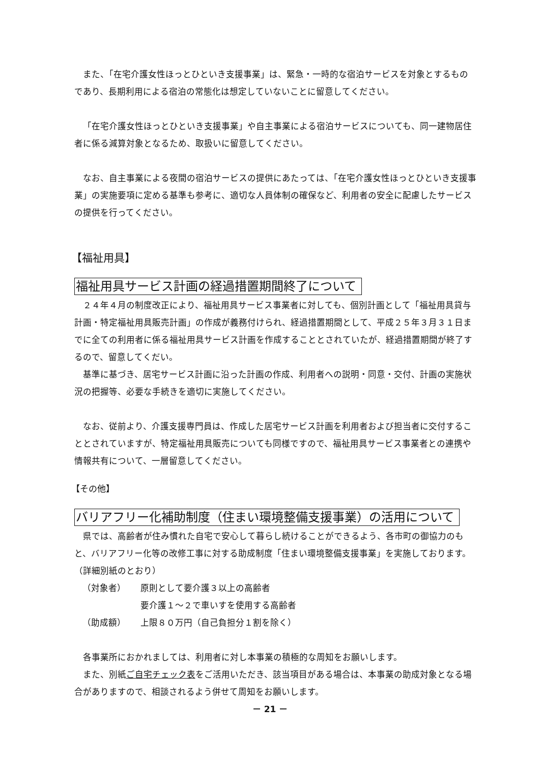また、「在宅介護女性ほっとひといき支援事業」は、緊急・一時的な宿泊サービスを対象とするものであり、長期利用による宿泊の常態化は想定していないことに留意してください。
「在宅介護女性ほっとひといき支援事業」や自主事業による宿泊サービスについても、同一建物居住者に係る減算対象となるため、取扱いに留意してください。
なお、自主事業による夜間の宿泊サービスの提供にあたっては、「在宅介護女性ほっとひといき支援事業」の実施要項に定める基準も参考に、適切な人員体制の確保など、利用者の安全に配慮したサービスの提供を行ってください。
【福祉用具】
福祉用具サービス計画の経過措置期間終了について
２４年４月の制度改正により、福祉用具サービス事業者に対しても、個別計画として「福祉用具貸与計画・特定福祉用具販売計画」の作成が義務付けられ、経過措置期間として、平成２５年３月３１日までに全ての利用者に係る福祉用具サービス計画を作成することとされていたが、経過措置期間が終了するので、留意してくだい。
基準に基づき、居宅サービス計画に沿った計画の作成、利用者への説明・同意・交付、計画の実施状況の把握等、必要な手続きを適切に実施してください。
なお、従前より、介護支援専門員は、作成した居宅サービス計画を利用者および担当者に交付することとされていますが、特定福祉用具販売についても同様ですので、福祉用具サービス事業者との連携や情報共有について、一層留意してください。
【その他】
バリアフリー化補助制度（住まい環境整備支援事業）の活用について
県では、高齢者が住み慣れた自宅で安心して暮らし続けることができるよう、各市町の御協力のもと、バリアフリー化等の改修工事に対する助成制度「住まい環境整備支援事業」を実施しております。（詳細別紙のとおり）
（対象者） 原則として要介護３以上の高齢者
要介護１～２で車いすを使用する高齢者
（助成額） 上限８０万円（自己負担分１割を除く）
各事業所におかれましては、利用者に対し本事業の積極的な周知をお願いします。
また、別紙ご自宅チェック表をご活用いただき、該当項目がある場合は、本事業の助成対象となる場合がありますので、相談されるよう併せて周知をお願いします。
－ 21 －